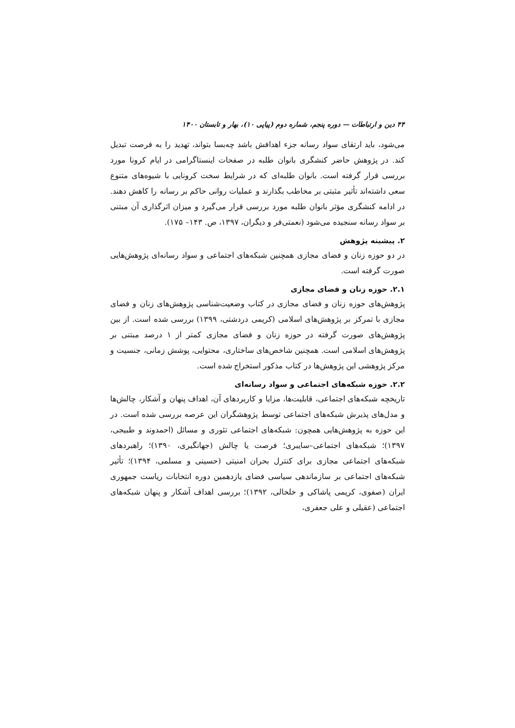۴۴ دین و ارتباطات — دوره پنجم، شماره دوم (پیاپی ۱۰)، بهار و تابستان ۱۴۰۰
می‌شود، باید ارتقای سواد رسانه جزء اهدافش باشد چه‌بسا بتواند، تهدید را به فرصت تبدیل کند. در پژوهش حاضر کنشگری بانوان طلبه در صفحات اینستاگرامی در ایام کرونا مورد بررسی قرار گرفته است. بانوان طلبه‌ای که در شرایط سخت کرونایی با شیوه‌های متنوع سعی داشته‌اند تأثیر مثبتی بر مخاطب بگذارند و عملیات روانی حاکم بر رسانه را کاهش دهند. در ادامه کنشگری مؤثر بانوان طلبه مورد بررسی قرار می‌گیرد و میزان اثرگذاری آن مبتنی بر سواد رسانه سنجیده می‌شود (نعمتی‌فر و دیگران، ۱۳۹۷، ص. ۱۴۳– ۱۷۵).
۲. پیشینه پژوهش
در دو حوزه زنان و فضای مجازی همچنین شبکه‌های اجتماعی و سواد رسانه‌ای پژوهش‌هایی صورت گرفته است.
۲.۱. حوزه زنان و فضای مجازی
پژوهش‌های حوزه زنان و فضای مجازی در کتاب وضعیت‌شناسی پژوهش‌های زنان و فضای مجازی با تمرکز بر پژوهش‌های اسلامی (کریمی دردشتی، ۱۳۹۹) بررسی شده است. از بین پژوهش‌های صورت گرفته در حوزه زنان و فضای مجازی کمتر از ۱ درصد مبتنی بر پژوهش‌های اسلامی است. همچنین شاخص‌های ساختاری، محتوایی، پوشش زمانی، جنسیت و مرکز پژوهشی این پژوهش‌ها در کتاب مذکور استخراج شده است.
۲.۲. حوزه شبکه‌های اجتماعی و سواد رسانه‌ای
تاریخچه شبکه‌های اجتماعی، قابلیت‌ها، مزایا و کاربردهای آن، اهداف پنهان و آشکار، چالش‌ها و مدل‌های پذیرش شبکه‌های اجتماعی توسط پژوهشگران این عرصه بررسی شده است. در این حوزه به پژوهش‌هایی همچون: شبکه‌های اجتماعی تئوری و مسائل (احمدوند و طبیجی، ۱۳۹۷)؛ شبکه‌های اجتماعی–سایبری؛ فرصت یا چالش (جهانگیری، ۱۳۹۰)؛ راهبردهای شبکه‌های اجتماعی مجازی برای کنترل بحران امنیتی (حسینی و مسلمی، ۱۳۹۴)؛ تأثیر شبکه‌های اجتماعی بر سازماندهی سیاسی فضای یازدهمین دوره انتخابات ریاست جمهوری ایران (صفوی، کریمی پاشاکی و خلخالی، ۱۳۹۲)؛ بررسی اهداف آشکار و پنهان شبکه‌های اجتماعی (عقیلی و علی جعفری،